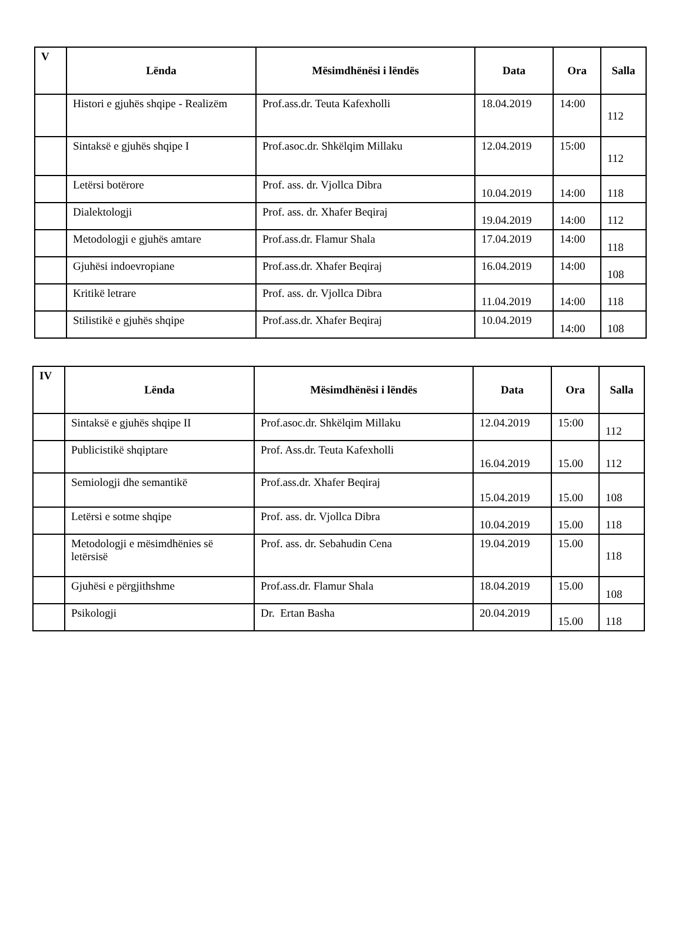| V | Lënda | Mësimdhënësi i lëndës | Data | Ora | Salla |
| --- | --- | --- | --- | --- | --- |
| | Histori e gjuhës shqipe - Realizëm | Prof.ass.dr. Teuta Kafexholli | 18.04.2019 | 14:00 | 112 |
| | Sintaksë e gjuhës shqipe I | Prof.asoc.dr. Shkëlqim Millaku | 12.04.2019 | 15:00 | 112 |
| | Letërsi botërore | Prof. ass. dr. Vjollca Dibra | 10.04.2019 | 14:00 | 118 |
| | Dialektologji | Prof. ass. dr. Xhafer Beqiraj | 19.04.2019 | 14:00 | 112 |
| | Metodologji e gjuhës amtare | Prof.ass.dr. Flamur Shala | 17.04.2019 | 14:00 | 118 |
| | Gjuhësi indoevropiane | Prof.ass.dr. Xhafer Beqiraj | 16.04.2019 | 14:00 | 108 |
| | Kritikë letrare | Prof. ass. dr. Vjollca Dibra | 11.04.2019 | 14:00 | 118 |
| | Stilistikë e gjuhës shqipe | Prof.ass.dr. Xhafer Beqiraj | 10.04.2019 | 14:00 | 108 |
| IV | Lënda | Mësimdhënësi i lëndës | Data | Ora | Salla |
| --- | --- | --- | --- | --- | --- |
| | Sintaksë e gjuhës shqipe II | Prof.asoc.dr. Shkëlqim Millaku | 12.04.2019 | 15:00 | 112 |
| | Publicistikë shqiptare | Prof. Ass.dr. Teuta Kafexholli | 16.04.2019 | 15.00 | 112 |
| | Semiologji dhe semantikë | Prof.ass.dr. Xhafer Beqiraj | 15.04.2019 | 15.00 | 108 |
| | Letërsi e sotme shqipe | Prof. ass. dr. Vjollca Dibra | 10.04.2019 | 15.00 | 118 |
| | Metodologji e mësimdhënies së letërsisë | Prof. ass. dr. Sebahudin Cena | 19.04.2019 | 15.00 | 118 |
| | Gjuhësi e përgjithshme | Prof.ass.dr. Flamur Shala | 18.04.2019 | 15.00 | 108 |
| | Psikologji | Dr. Ertan Basha | 20.04.2019 | 15.00 | 118 |